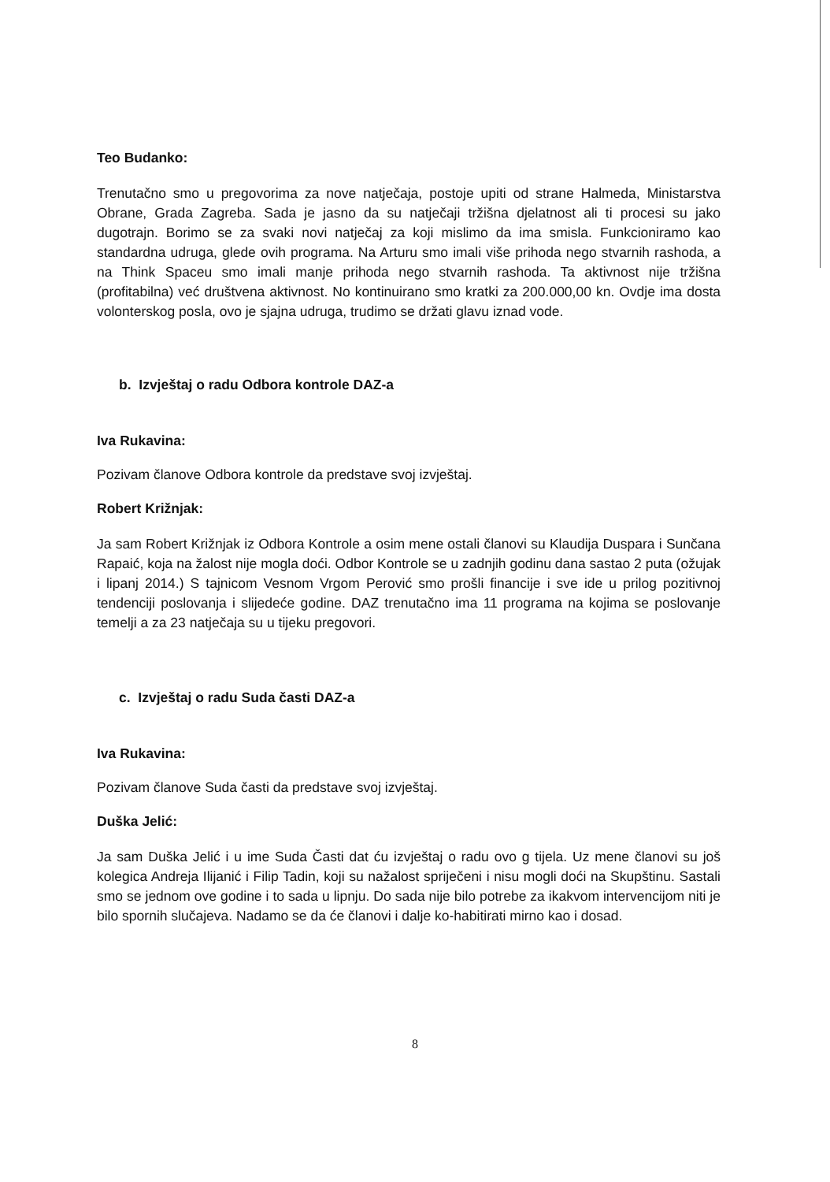Teo Budanko:
Trenutačno smo u pregovorima za nove natječaja, postoje upiti od strane Halmeda, Ministarstva Obrane, Grada Zagreba. Sada je jasno da su natječaji tržišna djelatnost ali ti procesi su jako dugotrajn. Borimo se za svaki novi natječaj za koji mislimo da ima smisla. Funkcioniramo kao standardna udruga, glede ovih programa. Na Arturu smo imali više prihoda nego stvarnih rashoda, a na Think Spaceu smo imali manje prihoda nego stvarnih rashoda. Ta aktivnost nije tržišna (profitabilna) već društvena aktivnost. No kontinuirano smo kratki za 200.000,00 kn. Ovdje ima dosta volonterskog posla, ovo je sjajna udruga, trudimo se držati glavu iznad vode.
b. Izvještaj o radu Odbora kontrole DAZ-a
Iva Rukavina:
Pozivam članove Odbora kontrole da predstave svoj izvještaj.
Robert Križnjak:
Ja sam Robert Križnjak iz Odbora Kontrole a osim mene ostali članovi su Klaudija Duspara i Sunčana Rapaić, koja na žalost nije mogla doći. Odbor Kontrole se u zadnjih godinu dana sastao 2 puta (ožujak i lipanj 2014.) S tajnicom Vesnom Vrgom Perović smo prošli financije i sve ide u prilog pozitivnoj tendenciji poslovanja i slijedeće godine. DAZ trenutačno ima 11 programa na kojima se poslovanje temelji a za 23 natječaja su u tijeku pregovori.
c. Izvještaj o radu Suda časti DAZ-a
Iva Rukavina:
Pozivam članove Suda časti da predstave svoj izvještaj.
Duška Jelić:
Ja sam Duška Jelić i u ime Suda Časti dat ću izvještaj o radu ovo g tijela. Uz mene članovi su još kolegica Andreja Ilijanić i Filip Tadin, koji su nažalost spriječeni i nisu mogli doći na Skupštinu. Sastali smo se jednom ove godine i to sada u lipnju. Do sada nije bilo potrebe za ikakvom intervencijom niti je bilo spornih slučajeva. Nadamo se da će članovi i dalje ko-habitirati mirno kao i dosad.
8